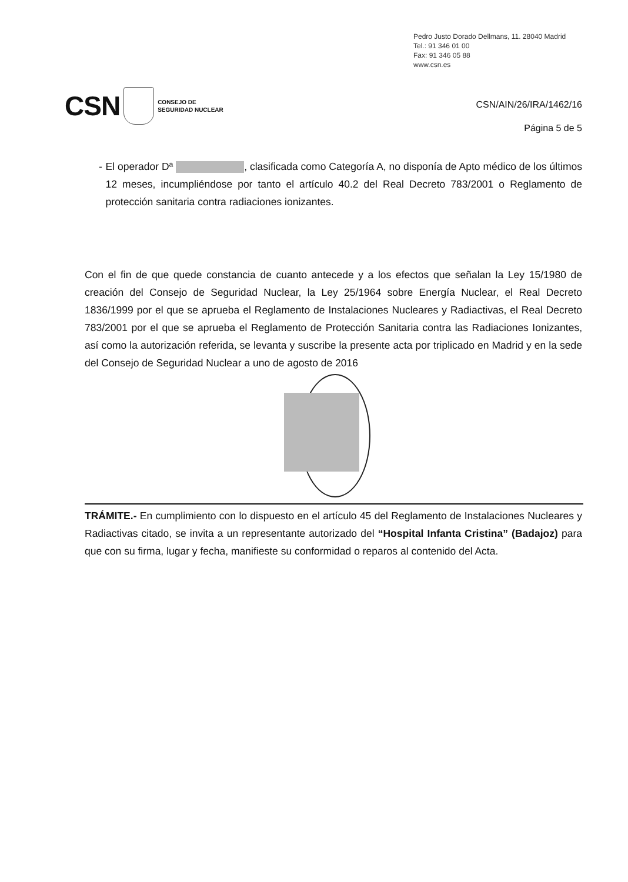Pedro Justo Dorado Dellmans, 11. 28040 Madrid
Tel.: 91 346 01 00
Fax: 91 346 05 88
www.csn.es
CSN
CONSEJO DE
SEGURIDAD NUCLEAR
CSN/AIN/26/IRA/1462/16
Página 5 de 5
- El operador Dª , clasificada como Categoría A, no disponía de Apto médico de los últimos 12 meses, incumpliéndose por tanto el artículo 40.2 del Real Decreto 783/2001 o Reglamento de protección sanitaria contra radiaciones ionizantes.
Con el fin de que quede constancia de cuanto antecede y a los efectos que señalan la Ley 15/1980 de creación del Consejo de Seguridad Nuclear, la Ley 25/1964 sobre Energía Nuclear, el Real Decreto 1836/1999 por el que se aprueba el Reglamento de Instalaciones Nucleares y Radiactivas, el Real Decreto 783/2001 por el que se aprueba el Reglamento de Protección Sanitaria contra las Radiaciones Ionizantes, así como la autorización referida, se levanta y suscribe la presente acta por triplicado en Madrid y en la sede del Consejo de Seguridad Nuclear a uno de agosto de 2016
TRÁMITE.- En cumplimiento con lo dispuesto en el artículo 45 del Reglamento de Instalaciones Nucleares y Radiactivas citado, se invita a un representante autorizado del “Hospital Infanta Cristina” (Badajoz) para que con su firma, lugar y fecha, manifieste su conformidad o reparos al contenido del Acta.